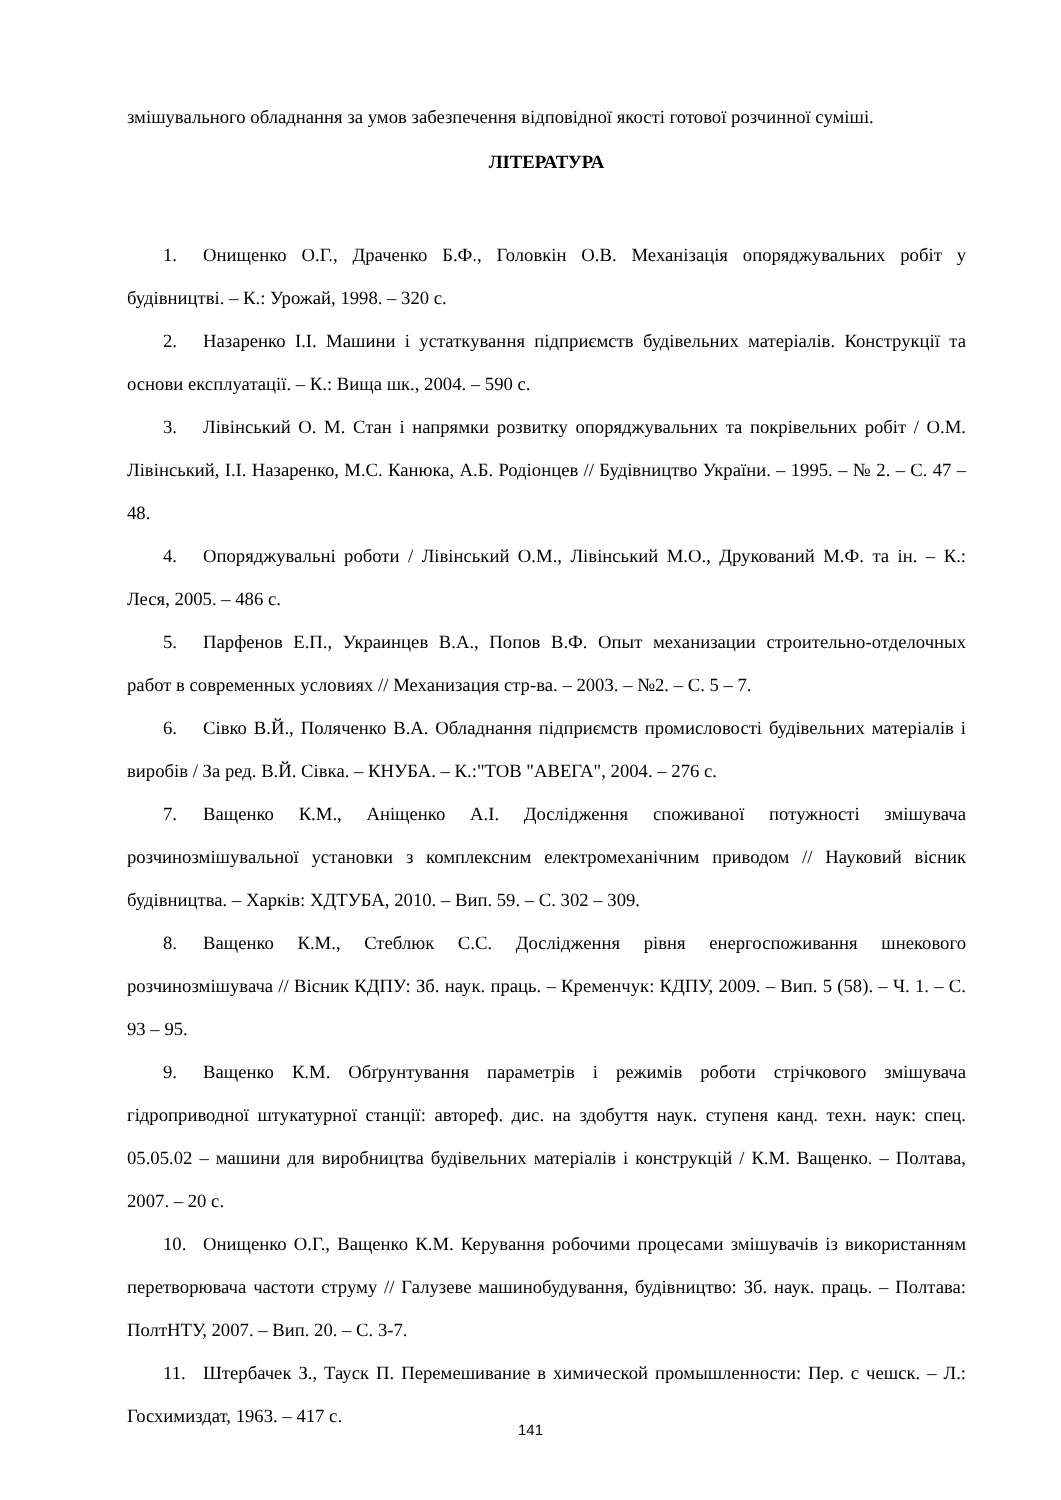змішувального обладнання за умов забезпечення відповідної якості готової розчинної суміші.
ЛІТЕРАТУРА
1. Онищенко О.Г., Драченко Б.Ф., Головкін О.В. Механізація опоряджувальних робіт у будівництві. – К.: Урожай, 1998. – 320 с.
2. Назаренко І.І. Машини і устаткування підприємств будівельних матеріалів. Конструкції та основи експлуатації. – К.: Вища шк., 2004. – 590 с.
3. Лівінський О. М. Стан і напрямки розвитку опоряджувальних та покрівельних робіт / О.М. Лівінський, І.І. Назаренко, М.С. Канюка, А.Б. Родіонцев // Будівництво України. – 1995. – № 2. – С. 47 – 48.
4. Опоряджувальні роботи / Лівінський О.М., Лівінський М.О., Друкований М.Ф. та ін. – К.: Леся, 2005. – 486 с.
5. Парфенов Е.П., Украинцев В.А., Попов В.Ф. Опыт механизации строительно-отделочных работ в современных условиях // Механизация стр-ва. – 2003. – №2. – С. 5 – 7.
6. Сівко В.Й., Поляченко В.А. Обладнання підприємств промисловості будівельних матеріалів і виробів / За ред. В.Й. Сівка. – КНУБА. – К.:"ТОВ "АВЕГА", 2004. – 276 с.
7. Ващенко К.М., Аніщенко А.І. Дослідження споживаної потужності змішувача розчинозмішувальної установки з комплексним електромеханічним приводом // Науковий вісник будівництва. – Харків: ХДТУБА, 2010. – Вип. 59. – С. 302 – 309.
8. Ващенко К.М., Стеблюк С.С. Дослідження рівня енергоспоживання шнекового розчинозмішувача // Вісник КДПУ: Зб. наук. праць. – Кременчук: КДПУ, 2009. – Вип. 5 (58). – Ч. 1. – С. 93 – 95.
9. Ващенко К.М. Обґрунтування параметрів і режимів роботи стрічкового змішувача гідроприводної штукатурної станції: автореф. дис. на здобуття наук. ступеня канд. техн. наук: спец. 05.05.02 – машини для виробництва будівельних матеріалів і конструкцій / К.М. Ващенко. – Полтава, 2007. – 20 с.
10. Онищенко О.Г., Ващенко К.М. Керування робочими процесами змішувачів із використанням перетворювача частоти струму // Галузеве машинобудування, будівництво: Зб. наук. праць. – Полтава: ПолтНТУ, 2007. – Вип. 20. – С. 3-7.
11. Штербачек З., Тауск П. Перемешивание в химической промышленности: Пер. с чешск. – Л.: Госхимиздат, 1963. – 417 с.
141